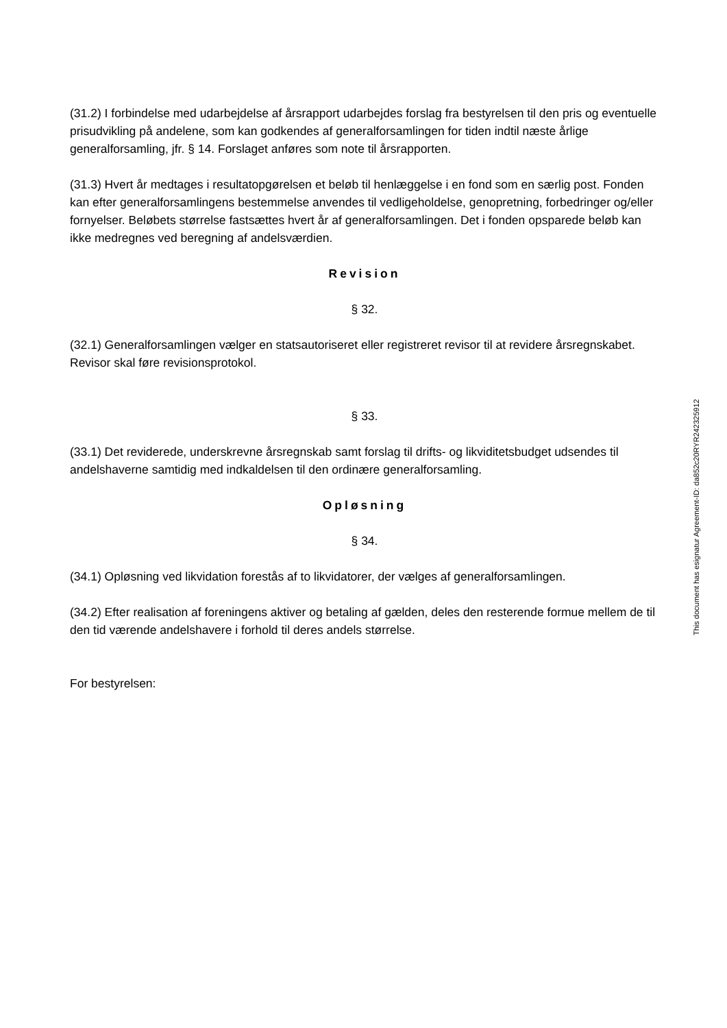(31.2) I forbindelse med udarbejdelse af årsrapport udarbejdes forslag fra bestyrelsen til den pris og eventuelle prisudvikling på andelene, som kan godkendes af generalforsamlingen for tiden indtil næste årlige generalforsamling, jfr. § 14. Forslaget anføres som note til årsrapporten.
(31.3) Hvert år medtages i resultatopgørelsen et beløb til henlæggelse i en fond som en særlig post. Fonden kan efter generalforsamlingens bestemmelse anvendes til vedligeholdelse, genopretning, forbedringer og/eller fornyelser. Beløbets størrelse fastsættes hvert år af generalforsamlingen. Det i fonden opsparede beløb kan ikke medregnes ved beregning af andelsværdien.
Revision
§ 32.
(32.1) Generalforsamlingen vælger en statsautoriseret eller registreret revisor til at revidere årsregnskabet. Revisor skal føre revisionsprotokol.
§ 33.
(33.1) Det reviderede, underskrevne årsregnskab samt forslag til drifts- og likviditetsbudget udsendes til andelshaverne samtidig med indkaldelsen til den ordinære generalforsamling.
Opløsning
§ 34.
(34.1) Opløsning ved likvidation forestås af to likvidatorer, der vælges af generalforsamlingen.
(34.2) Efter realisation af foreningens aktiver og betaling af gælden, deles den resterende formue mellem de til den tid værende andelshavere i forhold til deres andels størrelse.
For bestyrelsen:
This document has esignatur Agreement-ID: da852c20RYR242325912